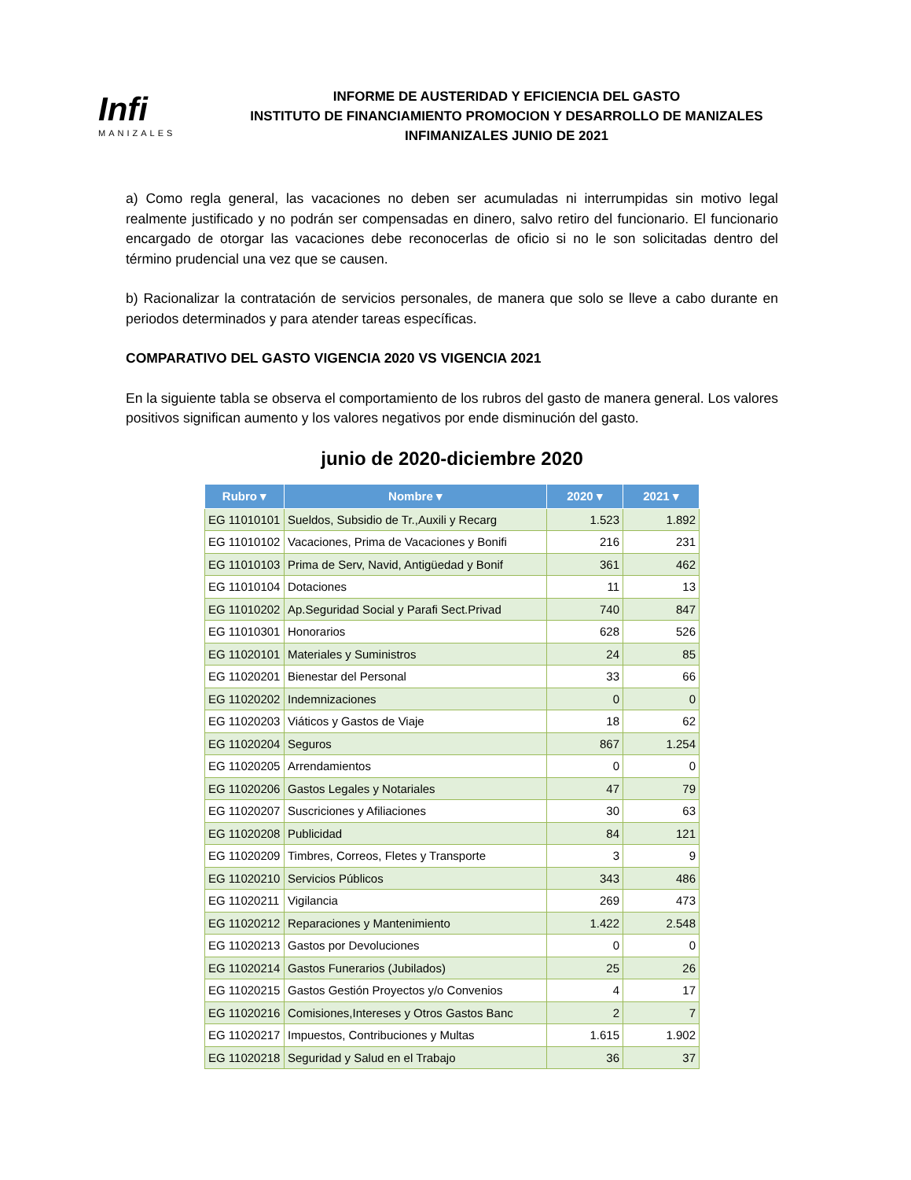Infi
MANIZALES
INFORME DE AUSTERIDAD Y EFICIENCIA DEL GASTO
INSTITUTO DE FINANCIAMIENTO PROMOCION Y DESARROLLO DE MANIZALES
INFIMANIZALES JUNIO DE 2021
a) Como regla general, las vacaciones no deben ser acumuladas ni interrumpidas sin motivo legal realmente justificado y no podrán ser compensadas en dinero, salvo retiro del funcionario. El funcionario encargado de otorgar las vacaciones debe reconocerlas de oficio si no le son solicitadas dentro del término prudencial una vez que se causen.
b) Racionalizar la contratación de servicios personales, de manera que solo se lleve a cabo durante en periodos determinados y para atender tareas específicas.
COMPARATIVO DEL GASTO VIGENCIA 2020 VS VIGENCIA 2021
En la siguiente tabla se observa el comportamiento de los rubros del gasto de manera general. Los valores positivos significan aumento y los valores negativos por ende disminución del gasto.
junio de 2020-diciembre 2020
| Rubro ▾ | Nombre ▾ | 2020 ▾ | 2021 ▾ |
| --- | --- | --- | --- |
| EG 11010101 | Sueldos, Subsidio de Tr.,Auxili y Recarg | 1.523 | 1.892 |
| EG 11010102 | Vacaciones, Prima de Vacaciones y Bonifi | 216 | 231 |
| EG 11010103 | Prima de Serv, Navid, Antigüedad y Bonif | 361 | 462 |
| EG 11010104 | Dotaciones | 11 | 13 |
| EG 11010202 | Ap.Seguridad Social y Parafi Sect.Privad | 740 | 847 |
| EG 11010301 | Honorarios | 628 | 526 |
| EG 11020101 | Materiales y Suministros | 24 | 85 |
| EG 11020201 | Bienestar del Personal | 33 | 66 |
| EG 11020202 | Indemnizaciones | 0 | 0 |
| EG 11020203 | Viáticos y Gastos de Viaje | 18 | 62 |
| EG 11020204 | Seguros | 867 | 1.254 |
| EG 11020205 | Arrendamientos | 0 | 0 |
| EG 11020206 | Gastos Legales y Notariales | 47 | 79 |
| EG 11020207 | Suscriciones y Afiliaciones | 30 | 63 |
| EG 11020208 | Publicidad | 84 | 121 |
| EG 11020209 | Timbres, Correos, Fletes y Transporte | 3 | 9 |
| EG 11020210 | Servicios Públicos | 343 | 486 |
| EG 11020211 | Vigilancia | 269 | 473 |
| EG 11020212 | Reparaciones y Mantenimiento | 1.422 | 2.548 |
| EG 11020213 | Gastos por Devoluciones | 0 | 0 |
| EG 11020214 | Gastos Funerarios (Jubilados) | 25 | 26 |
| EG 11020215 | Gastos Gestión Proyectos y/o Convenios | 4 | 17 |
| EG 11020216 | Comisiones,Intereses y Otros Gastos Banc | 2 | 7 |
| EG 11020217 | Impuestos, Contribuciones y Multas | 1.615 | 1.902 |
| EG 11020218 | Seguridad y Salud en el Trabajo | 36 | 37 |